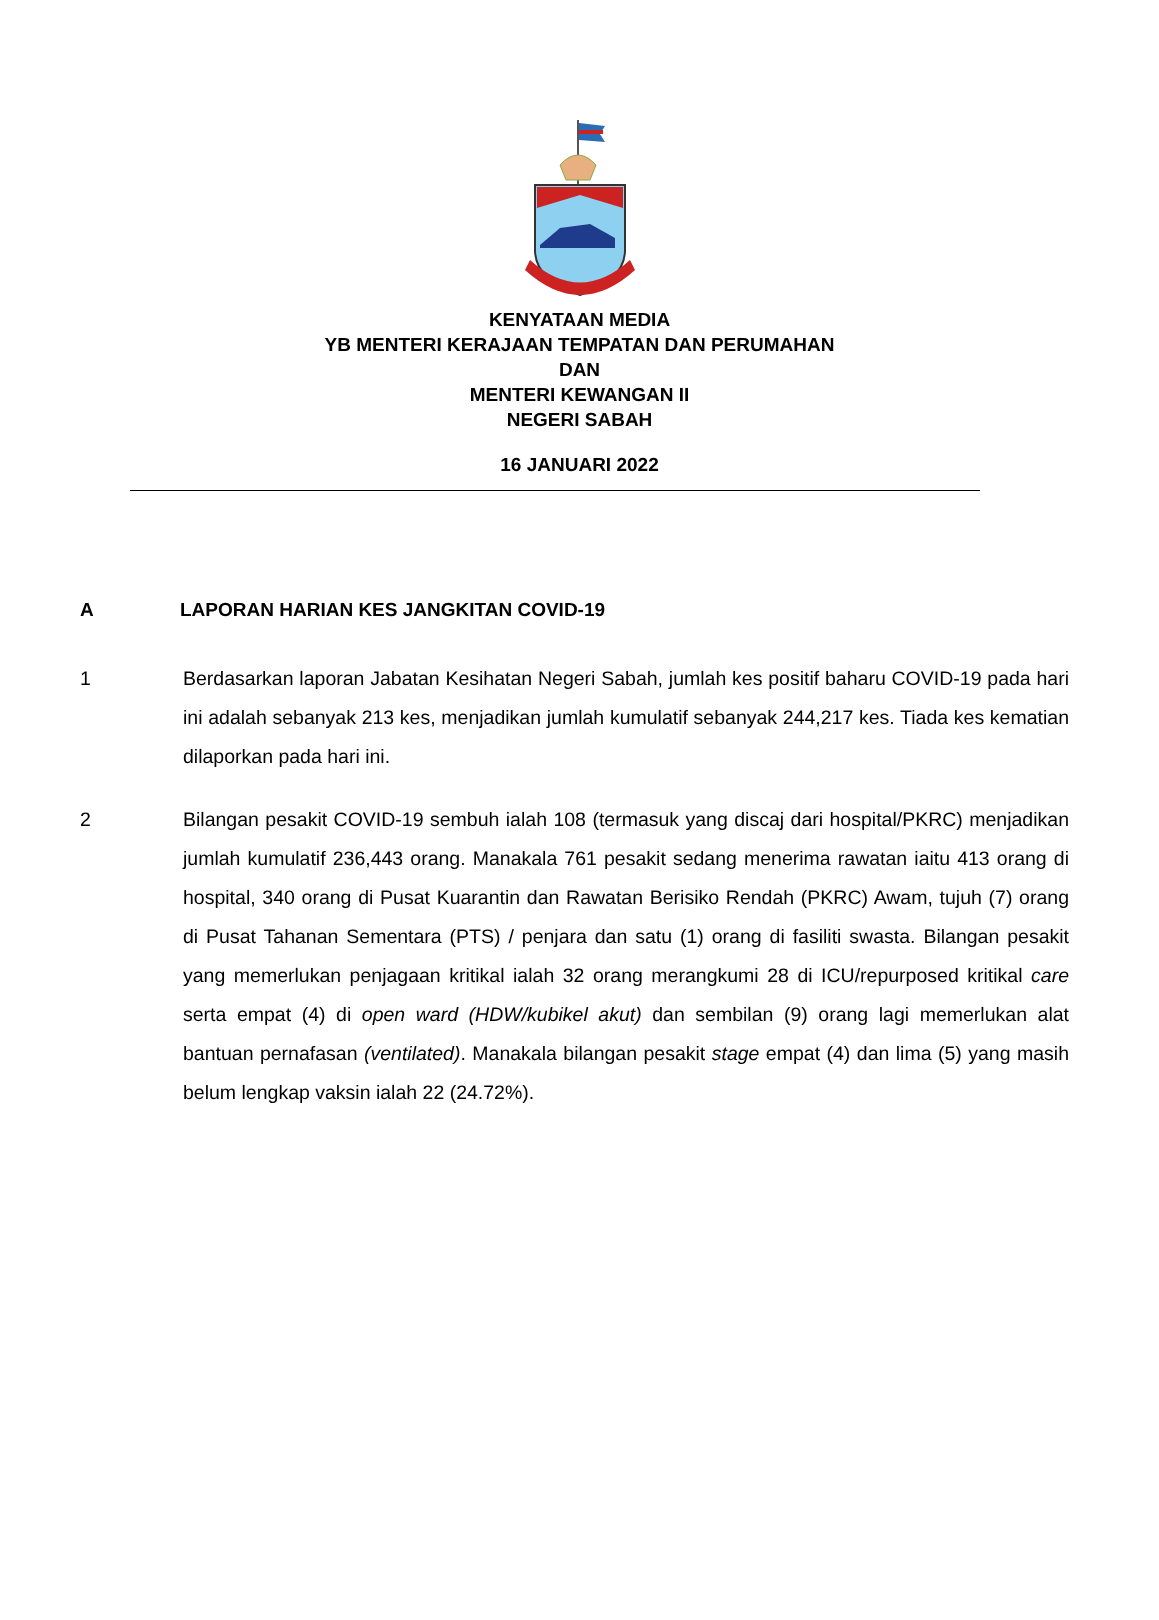KENYATAAN MEDIA
YB MENTERI KERAJAAN TEMPATAN DAN PERUMAHAN
DAN
MENTERI KEWANGAN II
NEGERI SABAH
16 JANUARI 2022
A LAPORAN HARIAN KES JANGKITAN COVID-19
1 Berdasarkan laporan Jabatan Kesihatan Negeri Sabah, jumlah kes positif baharu COVID-19 pada hari ini adalah sebanyak 213 kes, menjadikan jumlah kumulatif sebanyak 244,217 kes. Tiada kes kematian dilaporkan pada hari ini.
2 Bilangan pesakit COVID-19 sembuh ialah 108 (termasuk yang discaj dari hospital/PKRC) menjadikan jumlah kumulatif 236,443 orang. Manakala 761 pesakit sedang menerima rawatan iaitu 413 orang di hospital, 340 orang di Pusat Kuarantin dan Rawatan Berisiko Rendah (PKRC) Awam, tujuh (7) orang di Pusat Tahanan Sementara (PTS) / penjara dan satu (1) orang di fasiliti swasta. Bilangan pesakit yang memerlukan penjagaan kritikal ialah 32 orang merangkumi 28 di ICU/repurposed kritikal care serta empat (4) di open ward (HDW/kubikel akut) dan sembilan (9) orang lagi memerlukan alat bantuan pernafasan (ventilated). Manakala bilangan pesakit stage empat (4) dan lima (5) yang masih belum lengkap vaksin ialah 22 (24.72%).